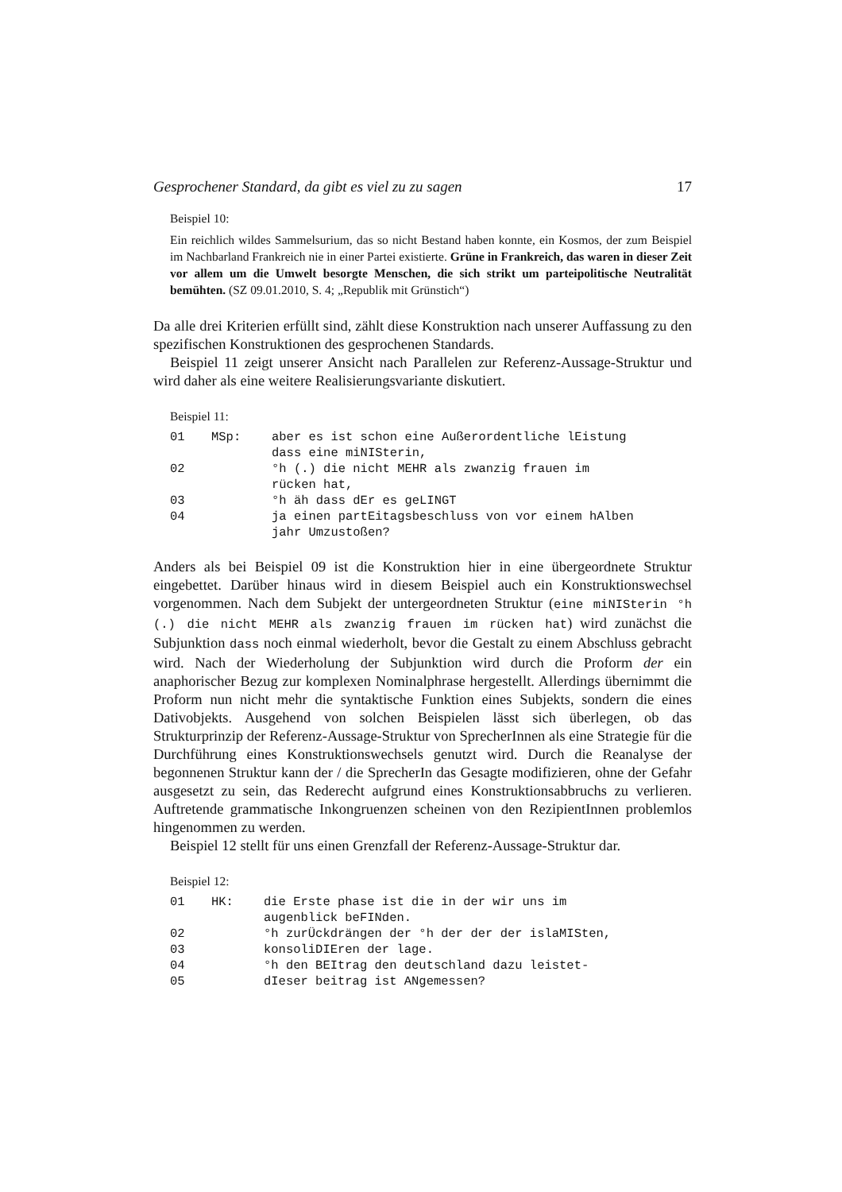Gesprochener Standard, da gibt es viel zu zu sagen 17
Beispiel 10:
Ein reichlich wildes Sammelsurium, das so nicht Bestand haben konnte, ein Kosmos, der zum Beispiel im Nachbarland Frankreich nie in einer Partei existierte. Grüne in Frankreich, das waren in dieser Zeit vor allem um die Umwelt besorgte Menschen, die sich strikt um parteipolitische Neutralität bemühten. (SZ 09.01.2010, S. 4; „Republik mit Grünstich“)
Da alle drei Kriterien erfüllt sind, zählt diese Konstruktion nach unserer Auffassung zu den spezifischen Konstruktionen des gesprochenen Standards.
Beispiel 11 zeigt unserer Ansicht nach Parallelen zur Referenz-Aussage-Struktur und wird daher als eine weitere Realisierungsvariante diskutiert.
Beispiel 11:
| 01 | MSp: | aber es ist schon eine Außerordentliche lEistung dass eine miNISterin, |
| 02 | | °h (.) die nicht MEHR als zwanzig frauen im rücken hat, |
| 03 | | °h äh dass dEr es geLINGT |
| 04 | | ja einen partEitagsbeschluss von vor einem hAlben jahr Umzustoßen? |
Anders als bei Beispiel 09 ist die Konstruktion hier in eine übergeordnete Struktur eingebettet. Darüber hinaus wird in diesem Beispiel auch ein Konstruktionswechsel vorgenommen. Nach dem Subjekt der untergeordneten Struktur (eine miNISterin °h (.) die nicht MEHR als zwanzig frauen im rücken hat) wird zunächst die Subjunktion dass noch einmal wiederholt, bevor die Gestalt zu einem Abschluss gebracht wird. Nach der Wiederholung der Subjunktion wird durch die Proform der ein anaphorischer Bezug zur komplexen Nominalphrase hergestellt. Allerdings übernimmt die Proform nun nicht mehr die syntaktische Funktion eines Subjekts, sondern die eines Dativobjekts. Ausgehend von solchen Beispielen lässt sich überlegen, ob das Strukturprinzip der Referenz-Aussage-Struktur von SprecherInnen als eine Strategie für die Durchführung eines Konstruktionswechsels genutzt wird. Durch die Reanalyse der begonnenen Struktur kann der / die SprecherIn das Gesagte modifizieren, ohne der Gefahr ausgesetzt zu sein, das Rederecht aufgrund eines Konstruktionsabbruchs zu verlieren. Auftretende grammatische Inkongruenzen scheinen von den RezipientInnen problemlos hingenommen zu werden.
Beispiel 12 stellt für uns einen Grenzfall der Referenz-Aussage-Struktur dar.
Beispiel 12:
| 01 | HK: | die Erste phase ist die in der wir uns im augenblick beFINden. |
| 02 | | °h zurÜckdrängen der °h der der der islaMISten, |
| 03 | | konsoliDIEren der lage. |
| 04 | | °h den BEItrag den deutschland dazu leistet- |
| 05 | | dIeser beitrag ist ANgemessen? |